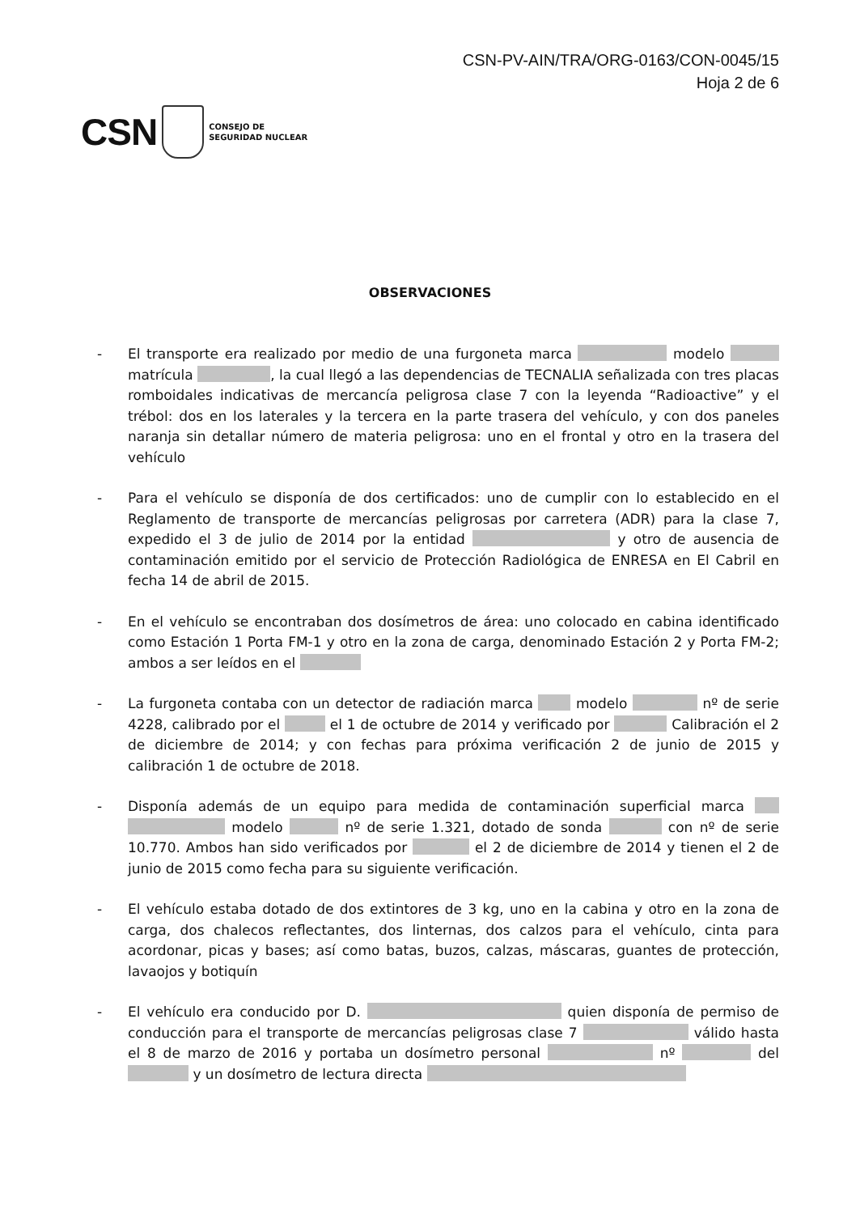CSN-PV-AIN/TRA/ORG-0163/CON-0045/15
Hoja 2 de 6
CSN CONSEJO DE
SEGURIDAD NUCLEAR
OBSERVACIONES
- El transporte era realizado por medio de una furgoneta marca modelo matrícula , la cual llegó a las dependencias de TECNALIA señalizada con tres placas romboidales indicativas de mercancía peligrosa clase 7 con la leyenda “Radioactive” y el trébol: dos en los laterales y la tercera en la parte trasera del vehículo, y con dos paneles naranja sin detallar número de materia peligrosa: uno en el frontal y otro en la trasera del vehículo
- Para el vehículo se disponía de dos certificados: uno de cumplir con lo establecido en el Reglamento de transporte de mercancías peligrosas por carretera (ADR) para la clase 7, expedido el 3 de julio de 2014 por la entidad y otro de ausencia de contaminación emitido por el servicio de Protección Radiológica de ENRESA en El Cabril en fecha 14 de abril de 2015.
- En el vehículo se encontraban dos dosímetros de área: uno colocado en cabina identificado como Estación 1 Porta FM-1 y otro en la zona de carga, denominado Estación 2 y Porta FM-2; ambos a ser leídos en el
- La furgoneta contaba con un detector de radiación marca modelo nº de serie 4228, calibrado por el el 1 de octubre de 2014 y verificado por Calibración el 2 de diciembre de 2014; y con fechas para próxima verificación 2 de junio de 2015 y calibración 1 de octubre de 2018.
- Disponía además de un equipo para medida de contaminación superficial marca modelo nº de serie 1.321, dotado de sonda con nº de serie 10.770. Ambos han sido verificados por el 2 de diciembre de 2014 y tienen el 2 de junio de 2015 como fecha para su siguiente verificación.
- El vehículo estaba dotado de dos extintores de 3 kg, uno en la cabina y otro en la zona de carga, dos chalecos reflectantes, dos linternas, dos calzos para el vehículo, cinta para acordonar, picas y bases; así como batas, buzos, calzas, máscaras, guantes de protección, lavaojos y botiquín
- El vehículo era conducido por D. quien disponía de permiso de conducción para el transporte de mercancías peligrosas clase 7 válido hasta el 8 de marzo de 2016 y portaba un dosímetro personal nº del y un dosímetro de lectura directa